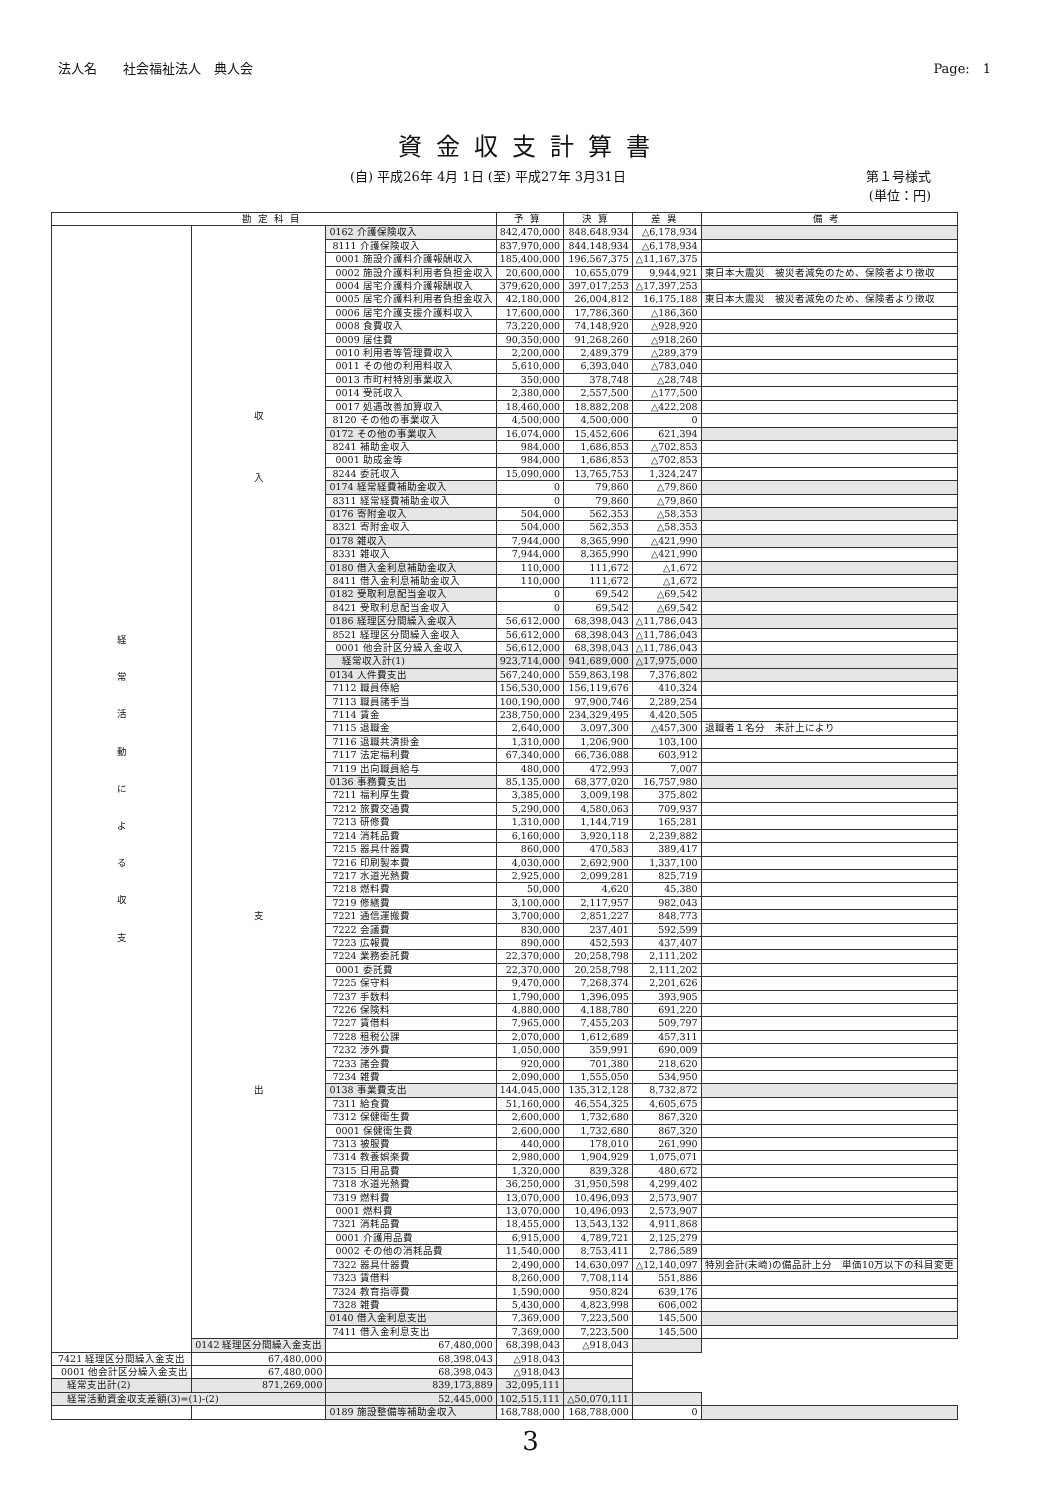法人名　　社会福祉法人　典人会 Page:　1
資金収支計算書
(自) 平成26年 4月 1日 (至) 平成27年 3月31日
第１号様式
(単位：円)
| 勘定科目 | | | 予算 | 決算 | 差異 | 備考 |
| --- | --- | --- | --- | --- | --- | --- |
| 経 常 活 動 に よ る 収 支 | 収 入 | 0162 介護保険収入 | 842,470,000 | 848,648,934 | △6,178,934 | |
| | | 8111 介護保険収入 | 837,970,000 | 844,148,934 | △6,178,934 | |
| | | 0001 施設介護料介護報酬収入 | 185,400,000 | 196,567,375 | △11,167,375 | |
| | | 0002 施設介護料利用者負担金収入 | 20,600,000 | 10,655,079 | 9,944,921 | 東日本大震災 被災者減免のため、保険者より徴収 |
| | | 0004 居宅介護料介護報酬収入 | 379,620,000 | 397,017,253 | △17,397,253 | |
| | | 0005 居宅介護料利用者負担金収入 | 42,180,000 | 26,004,812 | 16,175,188 | 東日本大震災 被災者減免のため、保険者より徴収 |
| | | 0006 居宅介護支援介護料収入 | 17,600,000 | 17,786,360 | △186,360 | |
| | | 0008 食費収入 | 73,220,000 | 74,148,920 | △928,920 | |
| | | 0009 居住費 | 90,350,000 | 91,268,260 | △918,260 | |
| | | 0010 利用者等管理費収入 | 2,200,000 | 2,489,379 | △289,379 | |
| | | 0011 その他の利用料収入 | 5,610,000 | 6,393,040 | △783,040 | |
| | | 0013 市町村特別事業収入 | 350,000 | 378,748 | △28,748 | |
| | | 0014 受託収入 | 2,380,000 | 2,557,500 | △177,500 | |
| | | 0017 処遇改善加算収入 | 18,460,000 | 18,882,208 | △422,208 | |
| | | 8120 その他の事業収入 | 4,500,000 | 4,500,000 | 0 | |
| | | 0172 その他の事業収入 | 16,074,000 | 15,452,606 | 621,394 | |
| | | 8241 補助金収入 | 984,000 | 1,686,853 | △702,853 | |
| | | 0001 助成金等 | 984,000 | 1,686,853 | △702,853 | |
| | | 8244 委託収入 | 15,090,000 | 13,765,753 | 1,324,247 | |
| | | 0174 経常経費補助金収入 | 0 | 79,860 | △79,860 | |
| | | 8311 経常経費補助金収入 | 0 | 79,860 | △79,860 | |
| | | 0176 寄附金収入 | 504,000 | 562,353 | △58,353 | |
| | | 8321 寄附金収入 | 504,000 | 562,353 | △58,353 | |
| | | 0178 雑収入 | 7,944,000 | 8,365,990 | △421,990 | |
| | | 8331 雑収入 | 7,944,000 | 8,365,990 | △421,990 | |
| | | 0180 借入金利息補助金収入 | 110,000 | 111,672 | △1,672 | |
| | | 8411 借入金利息補助金収入 | 110,000 | 111,672 | △1,672 | |
| | | 0182 受取利息配当金収入 | 0 | 69,542 | △69,542 | |
| | | 8421 受取利息配当金収入 | 0 | 69,542 | △69,542 | |
| | | 0186 経理区分間繰入金収入 | 56,612,000 | 68,398,043 | △11,786,043 | |
| | | 8521 経理区分間繰入金収入 | 56,612,000 | 68,398,043 | △11,786,043 | |
| | | 0001 他会計区分繰入金収入 | 56,612,000 | 68,398,043 | △11,786,043 | |
| | | 経常収入計(1) | 923,714,000 | 941,689,000 | △17,975,000 | |
| | 支 出 | 0134 人件費支出 | 567,240,000 | 559,863,198 | 7,376,802 | |
| | | 7112 職員俸給 | 156,530,000 | 156,119,676 | 410,324 | |
| | | 7113 職員諸手当 | 100,190,000 | 97,900,746 | 2,289,254 | |
| | | 7114 賃金 | 238,750,000 | 234,329,495 | 4,420,505 | |
| | | 7115 退職金 | 2,640,000 | 3,097,300 | △457,300 | 退職者１名分 未計上により |
| | | 7116 退職共済掛金 | 1,310,000 | 1,206,900 | 103,100 | |
| | | 7117 法定福利費 | 67,340,000 | 66,736,088 | 603,912 | |
| | | 7119 出向職員給与 | 480,000 | 472,993 | 7,007 | |
| | | 0136 事務費支出 | 85,135,000 | 68,377,020 | 16,757,980 | |
| | | 7211 福利厚生費 | 3,385,000 | 3,009,198 | 375,802 | |
| | | 7212 旅費交通費 | 5,290,000 | 4,580,063 | 709,937 | |
| | | 7213 研修費 | 1,310,000 | 1,144,719 | 165,281 | |
| | | 7214 消耗品費 | 6,160,000 | 3,920,118 | 2,239,882 | |
| | | 7215 器具什器費 | 860,000 | 470,583 | 389,417 | |
| | | 7216 印刷製本費 | 4,030,000 | 2,692,900 | 1,337,100 | |
| | | 7217 水道光熱費 | 2,925,000 | 2,099,281 | 825,719 | |
| | | 7218 燃料費 | 50,000 | 4,620 | 45,380 | |
| | | 7219 修繕費 | 3,100,000 | 2,117,957 | 982,043 | |
| | | 7221 通信運搬費 | 3,700,000 | 2,851,227 | 848,773 | |
| | | 7222 会議費 | 830,000 | 237,401 | 592,599 | |
| | | 7223 広報費 | 890,000 | 452,593 | 437,407 | |
| | | 7224 業務委託費 | 22,370,000 | 20,258,798 | 2,111,202 | |
| | | 0001 委託費 | 22,370,000 | 20,258,798 | 2,111,202 | |
| | | 7225 保守料 | 9,470,000 | 7,268,374 | 2,201,626 | |
| | | 7237 手数料 | 1,790,000 | 1,396,095 | 393,905 | |
| | | 7226 保険料 | 4,880,000 | 4,188,780 | 691,220 | |
| | | 7227 賃借料 | 7,965,000 | 7,455,203 | 509,797 | |
| | | 7228 租税公課 | 2,070,000 | 1,612,689 | 457,311 | |
| | | 7232 渉外費 | 1,050,000 | 359,991 | 690,009 | |
| | | 7233 諸会費 | 920,000 | 701,380 | 218,620 | |
| | | 7234 雑費 | 2,090,000 | 1,555,050 | 534,950 | |
| | | 0138 事業費支出 | 144,045,000 | 135,312,128 | 8,732,872 | |
| | | 7311 給食費 | 51,160,000 | 46,554,325 | 4,605,675 | |
| | | 7312 保健衛生費 | 2,600,000 | 1,732,680 | 867,320 | |
| | | 0001 保健衛生費 | 2,600,000 | 1,732,680 | 867,320 | |
| | | 7313 被服費 | 440,000 | 178,010 | 261,990 | |
| | | 7314 教養娯楽費 | 2,980,000 | 1,904,929 | 1,075,071 | |
| | | 7315 日用品費 | 1,320,000 | 839,328 | 480,672 | |
| | | 7318 水道光熱費 | 36,250,000 | 31,950,598 | 4,299,402 | |
| | | 7319 燃料費 | 13,070,000 | 10,496,093 | 2,573,907 | |
| | | 0001 燃料費 | 13,070,000 | 10,496,093 | 2,573,907 | |
| | | 7321 消耗品費 | 18,455,000 | 13,543,132 | 4,911,868 | |
| | | 0001 介護用品費 | 6,915,000 | 4,789,721 | 2,125,279 | |
| | | 0002 その他の消耗品費 | 11,540,000 | 8,753,411 | 2,786,589 | |
| | | 7322 器具什器費 | 2,490,000 | 14,630,097 | △12,140,097 | 特別会計(末崎)の備品計上分 単価10万以下の科目変更 |
| | | 7323 賃借料 | 8,260,000 | 7,708,114 | 551,886 | |
| | | 7324 教育指導費 | 1,590,000 | 950,824 | 639,176 | |
| | | 7328 雑費 | 5,430,000 | 4,823,998 | 606,002 | |
| | | 0140 借入金利息支出 | 7,369,000 | 7,223,500 | 145,500 | |
| | | 7411 借入金利息支出 | 7,369,000 | 7,223,500 | 145,500 | |
| | 0142 経理区分間繰入金支出 | 67,480,000 | 68,398,043 | △918,043 | | |
| 7421 経理区分間繰入金支出 | 67,480,000 | 68,398,043 | △918,043 | | | |
| 0001 他会計区分繰入金支出 | 67,480,000 | 68,398,043 | △918,043 | | | |
| 経常支出計(2) | 871,269,000 | 839,173,889 | 32,095,111 | | | |
| 経常活動資金収支差額(3)=(1)-(2) | | 52,445,000 | 102,515,111 | △50,070,111 | | |
| | | 0189 施設整備等補助金収入 | 168,788,000 | 168,788,000 | 0 | |
3